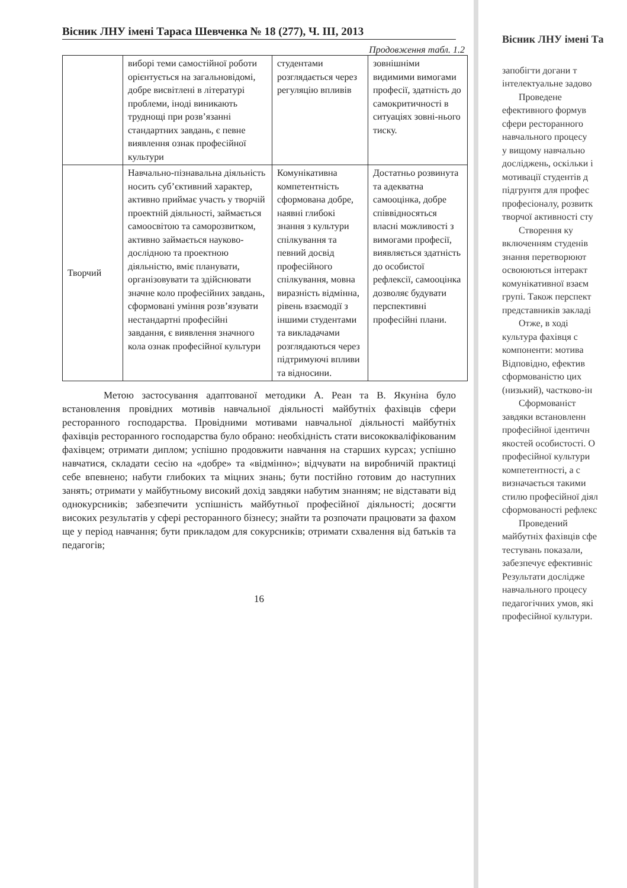Вісник ЛНУ імені Тараса Шевченка № 18 (277), Ч. ІІІ, 2013
Продовження табл. 1.2
| | виборі теми самостійної роботи орієнтується на загальновідомі, добре висвітлені в літературі проблеми, іноді виникають труднощі при розв’язанні стандартних завдань, є певне виявлення ознак професійної культури | студентами розглядається через регуляцію впливів | зовнішніми видимими вимогами професії, здатність до самокритичності в ситуаціях зовні-нього тиску. |
| Творчий | Навчально-пізнавальна діяльність носить суб’єктивний характер, активно приймає участь у творчій проектній діяльності, займається самоосвітою та саморозвитком, активно займається науково-дослідною та проектною діяльністю, вміє планувати, організовувати та здійснювати значне коло професійних завдань, сформовані уміння розв’язувати нестандартні професійні завдання, є виявлення значного кола ознак професійної культури | Комунікативна компетентність сформована добре, наявні глибокі знання з культури спілкування та певний досвід професійного спілкування, мовна виразність відмінна, рівень взаємодії з іншими студентами та викладачами розглядаються через підтримуючі впливи та відносини. | Достатньо розвинута та адекватна самооцінка, добре співвідносяться власні можливості з вимогами професії, виявляється здатність до особистої рефлексії, самооцінка дозволяє будувати перспективні професійні плани. |
Метою застосування адаптованої методики А. Реан та В. Якуніна було встановлення провідних мотивів навчальної діяльності майбутніх фахівців сфери ресторанного господарства. Провідними мотивами навчальної діяльності майбутніх фахівців ресторанного господарства було обрано: необхідність стати висококваліфікованим фахівцем; отримати диплом; успішно продовжити навчання на старших курсах; успішно навчатися, складати сесію на «добре» та «відмінно»; відчувати на виробничій практиці себе впевнено; набути глибоких та міцних знань; бути постійно готовим до наступних занять; отримати у майбутньому високий дохід завдяки набутим знанням; не відставати від однокурсників; забезпечити успішність майбутньої професійної діяльності; досягти високих результатів у сфері ресторанного бізнесу; знайти та розпочати працювати за фахом ще у період навчання; бути прикладом для сокурсників; отримати схвалення від батьків та педагогів;
16
Вісник ЛНУ імені Та
запобігти догани т
інтелектуальне задово
Проведене
ефективного формув
сфери ресторанного
навчального процесу
у вищому навчально
досліджень, оскільки і
мотивації студентів д
підгрунтя для профес
професіоналу, розвитк
творчої активності сту
Створення ку
включенням студенів
знання перетворюют
освоюються інтеракт
комунікативної взаєм
групі. Також перспект
представників закладі
Отже, в ході
культура фахівця с
компоненти: мотива
Відповідно, ефектив
сформованістю цих
(низький), частково-ін
Сформованіст
завдяки встановленн
професійної ідентичн
якостей особистості. О
професійної культури
компетентності, а с
визначається такими
стилю професійної діял
сформованості рефлекс
Проведений
майбутніх фахівців сфе
тестувань показали,
забезпечує ефективніс
Результати дослідже
навчального процесу
педагогічних умов, які
професійної культури.